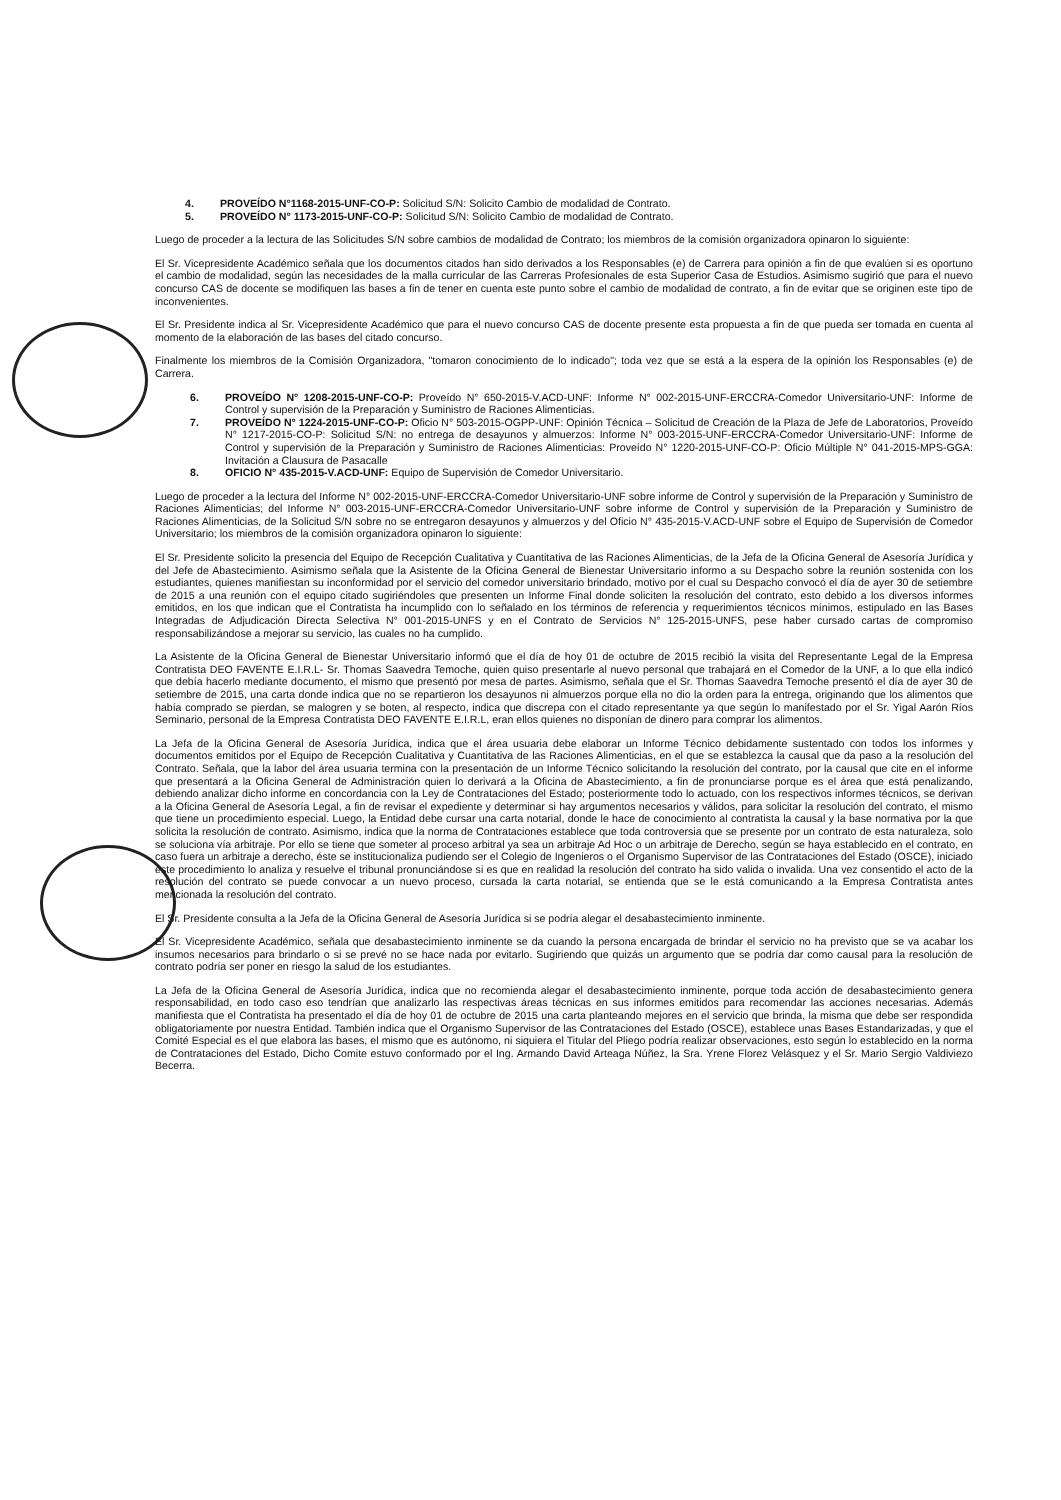4. PROVEÍDO N°1168-2015-UNF-CO-P: Solicitud S/N: Solicito Cambio de modalidad de Contrato.
5. PROVEÍDO N° 1173-2015-UNF-CO-P: Solicitud S/N: Solicito Cambio de modalidad de Contrato.
Luego de proceder a la lectura de las Solicitudes S/N sobre cambios de modalidad de Contrato; los miembros de la comisión organizadora opinaron lo siguiente:
El Sr. Vicepresidente Académico señala que los documentos citados han sido derivados a los Responsables (e) de Carrera para opinión a fin de que evalúen si es oportuno el cambio de modalidad, según las necesidades de la malla curricular de las Carreras Profesionales de esta Superior Casa de Estudios. Asimismo sugirió que para el nuevo concurso CAS de docente se modifiquen las bases a fin de tener en cuenta este punto sobre el cambio de modalidad de contrato, a fin de evitar que se originen este tipo de inconvenientes.
El Sr. Presidente indica al Sr. Vicepresidente Académico que para el nuevo concurso CAS de docente presente esta propuesta a fin de que pueda ser tomada en cuenta al momento de la elaboración de las bases del citado concurso.
Finalmente los miembros de la Comisión Organizadora, "tomaron conocimiento de lo indicado"; toda vez que se está a la espera de la opinión los Responsables (e) de Carrera.
6. PROVEÍDO N° 1208-2015-UNF-CO-P: Proveído N° 650-2015-V.ACD-UNF: Informe N° 002-2015-UNF-ERCCRA-Comedor Universitario-UNF: Informe de Control y supervisión de la Preparación y Suministro de Raciones Alimenticias.
7. PROVEÍDO N° 1224-2015-UNF-CO-P: Oficio N° 503-2015-OGPP-UNF: Opinión Técnica – Solicitud de Creación de la Plaza de Jefe de Laboratorios, Proveído N° 1217-2015-CO-P: Solicitud S/N: no entrega de desayunos y almuerzos: Informe N° 003-2015-UNF-ERCCRA-Comedor Universitario-UNF: Informe de Control y supervisión de la Preparación y Suministro de Raciones Alimenticias: Proveído N° 1220-2015-UNF-CO-P: Oficio Múltiple N° 041-2015-MPS-GGA: Invitación a Clausura de Pasacalle
8. OFICIO N° 435-2015-V.ACD-UNF: Equipo de Supervisión de Comedor Universitario.
Luego de proceder a la lectura del Informe N° 002-2015-UNF-ERCCRA-Comedor Universitario-UNF sobre informe de Control y supervisión de la Preparación y Suministro de Raciones Alimenticias; del Informe N° 003-2015-UNF-ERCCRA-Comedor Universitario-UNF sobre informe de Control y supervisión de la Preparación y Suministro de Raciones Alimenticias, de la Solicitud S/N sobre no se entregaron desayunos y almuerzos y del Oficio N° 435-2015-V.ACD-UNF sobre el Equipo de Supervisión de Comedor Universitario; los miembros de la comisión organizadora opinaron lo siguiente:
El Sr. Presidente solicito la presencia del Equipo de Recepción Cualitativa y Cuantitativa de las Raciones Alimenticias, de la Jefa de la Oficina General de Asesoría Jurídica y del Jefe de Abastecimiento. Asimismo señala que la Asistente de la Oficina General de Bienestar Universitario informo a su Despacho sobre la reunión sostenida con los estudiantes, quienes manifiestan su inconformidad por el servicio del comedor universitario brindado, motivo por el cual su Despacho convocó el día de ayer 30 de setiembre de 2015 a una reunión con el equipo citado sugiriéndoles que presenten un Informe Final donde soliciten la resolución del contrato, esto debido a los diversos informes emitidos, en los que indican que el Contratista ha incumplido con lo señalado en los términos de referencia y requerimientos técnicos mínimos, estipulado en las Bases Integradas de Adjudicación Directa Selectiva N° 001-2015-UNFS y en el Contrato de Servicios N° 125-2015-UNFS, pese haber cursado cartas de compromiso responsabilizándose a mejorar su servicio, las cuales no ha cumplido.
La Asistente de la Oficina General de Bienestar Universitario informó que el día de hoy 01 de octubre de 2015 recibió la visita del Representante Legal de la Empresa Contratista DEO FAVENTE E.I.R.L- Sr. Thomas Saavedra Temoche, quien quiso presentarle al nuevo personal que trabajará en el Comedor de la UNF, a lo que ella indicó que debía hacerlo mediante documento, el mismo que presentó por mesa de partes. Asimismo, señala que el Sr. Thomas Saavedra Temoche presentó el día de ayer 30 de setiembre de 2015, una carta donde indica que no se repartieron los desayunos ni almuerzos porque ella no dio la orden para la entrega, originando que los alimentos que había comprado se pierdan, se malogren y se boten, al respecto, indica que discrepa con el citado representante ya que según lo manifestado por el Sr. Yigal Aarón Ríos Seminario, personal de la Empresa Contratista DEO FAVENTE E.I.R.L, eran ellos quienes no disponían de dinero para comprar los alimentos.
La Jefa de la Oficina General de Asesoría Jurídica, indica que el área usuaria debe elaborar un Informe Técnico debidamente sustentado con todos los informes y documentos emitidos por el Equipo de Recepción Cualitativa y Cuantitativa de las Raciones Alimenticias, en el que se establezca la causal que da paso a la resolución del Contrato. Señala, que la labor del área usuaria termina con la presentación de un Informe Técnico solicitando la resolución del contrato, por la causal que cite en el informe que presentará a la Oficina General de Administración quien lo derivará a la Oficina de Abastecimiento, a fin de pronunciarse porque es el área que está penalizando, debiendo analizar dicho informe en concordancia con la Ley de Contrataciones del Estado; posteriormente todo lo actuado, con los respectivos informes técnicos, se derivan a la Oficina General de Asesoría Legal, a fin de revisar el expediente y determinar si hay argumentos necesarios y válidos, para solicitar la resolución del contrato, el mismo que tiene un procedimiento especial. Luego, la Entidad debe cursar una carta notarial, donde le hace de conocimiento al contratista la causal y la base normativa por la que solicita la resolución de contrato. Asimismo, indica que la norma de Contrataciones establece que toda controversia que se presente por un contrato de esta naturaleza, solo se soluciona vía arbitraje. Por ello se tiene que someter al proceso arbitral ya sea un arbitraje Ad Hoc o un arbitraje de Derecho, según se haya establecido en el contrato, en caso fuera un arbitraje a derecho, éste se institucionaliza pudiendo ser el Colegio de Ingenieros o el Organismo Supervisor de las Contrataciones del Estado (OSCE), iniciado este procedimiento lo analiza y resuelve el tribunal pronunciándose si es que en realidad la resolución del contrato ha sido valida o invalida. Una vez consentido el acto de la resolución del contrato se puede convocar a un nuevo proceso, cursada la carta notarial, se entienda que se le está comunicando a la Empresa Contratista antes mencionada la resolución del contrato.
El Sr. Presidente consulta a la Jefa de la Oficina General de Asesoría Jurídica si se podría alegar el desabastecimiento inminente.
El Sr. Vicepresidente Académico, señala que desabastecimiento inminente se da cuando la persona encargada de brindar el servicio no ha previsto que se va acabar los insumos necesarios para brindarlo o si se prevé no se hace nada por evitarlo. Sugiriendo que quizás un argumento que se podría dar como causal para la resolución de contrato podría ser poner en riesgo la salud de los estudiantes.
La Jefa de la Oficina General de Asesoría Jurídica, indica que no recomienda alegar el desabastecimiento inminente, porque toda acción de desabastecimiento genera responsabilidad, en todo caso eso tendrían que analizarlo las respectivas áreas técnicas en sus informes emitidos para recomendar las acciones necesarias. Además manifiesta que el Contratista ha presentado el día de hoy 01 de octubre de 2015 una carta planteando mejores en el servicio que brinda, la misma que debe ser respondida obligatoriamente por nuestra Entidad. También indica que el Organismo Supervisor de las Contrataciones del Estado (OSCE), establece unas Bases Estandarizadas, y que el Comité Especial es el que elabora las bases, el mismo que es autónomo, ni siquiera el Titular del Pliego podría realizar observaciones, esto según lo establecido en la norma de Contrataciones del Estado, Dicho Comite estuvo conformado por el Ing. Armando David Arteaga Núñez, la Sra. Yrene Florez Velásquez y el Sr. Mario Sergio Valdiviezo Becerra.